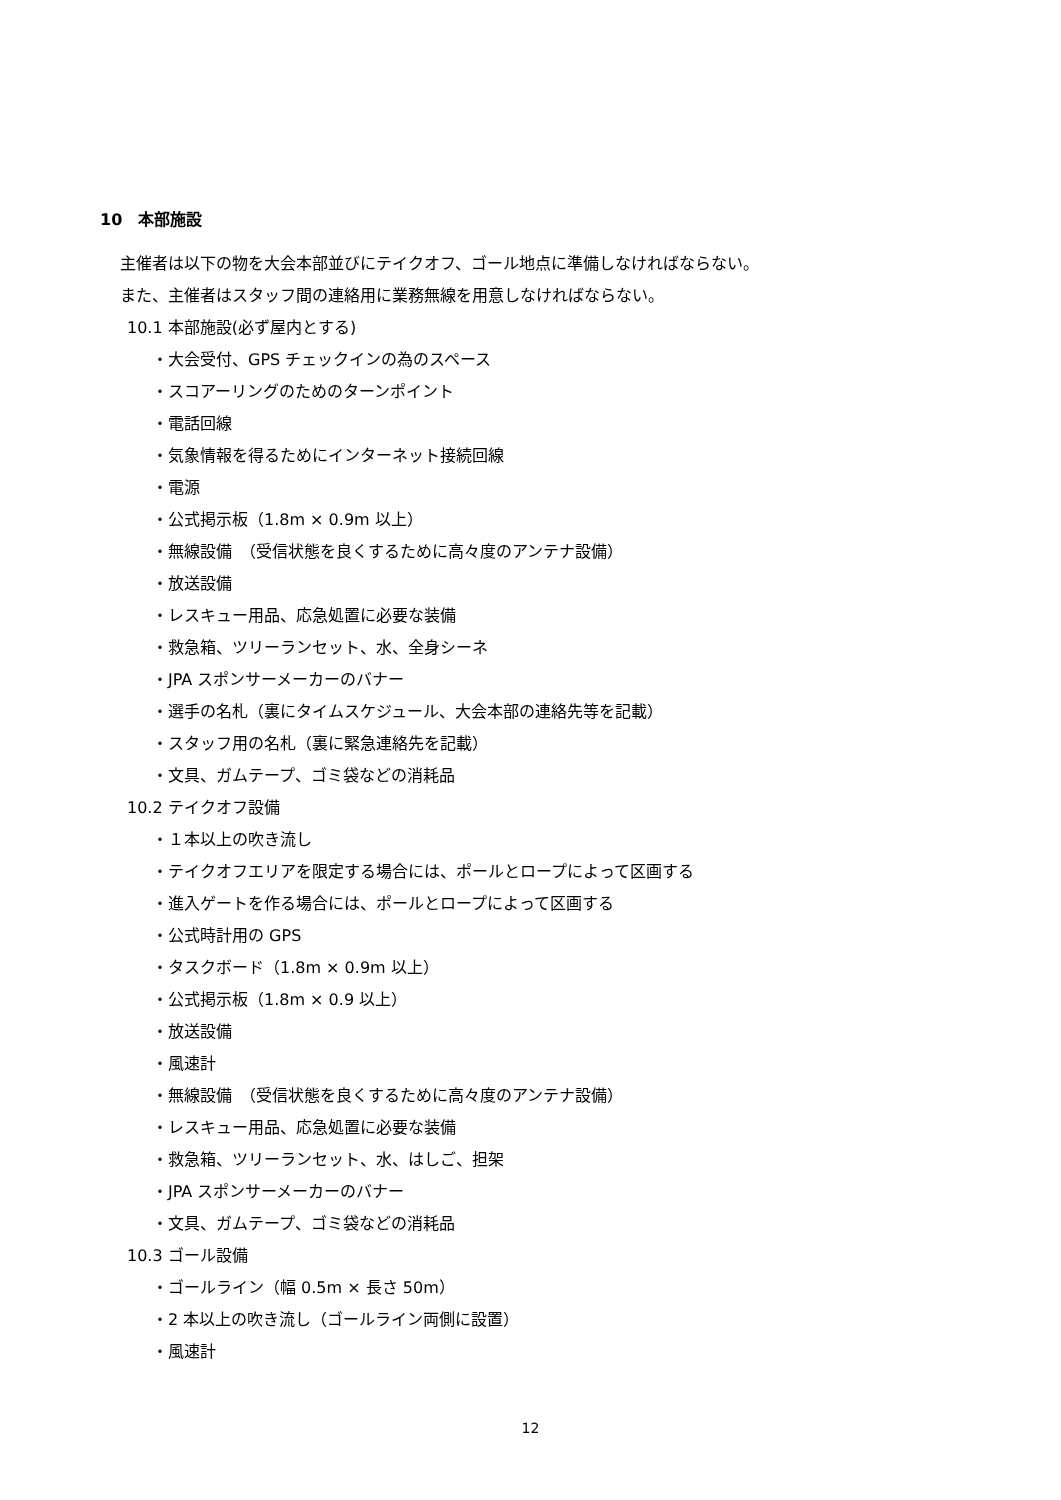10　本部施設
主催者は以下の物を大会本部並びにテイクオフ、ゴール地点に準備しなければならない。
また、主催者はスタッフ間の連絡用に業務無線を用意しなければならない。
10.1 本部施設(必ず屋内とする)
・大会受付、GPS チェックインの為のスペース
・スコアーリングのためのターンポイント
・電話回線
・気象情報を得るためにインターネット接続回線
・電源
・公式掲示板（1.8m × 0.9m 以上）
・無線設備　（受信状態を良くするために高々度のアンテナ設備）
・放送設備
・レスキュー用品、応急処置に必要な装備
・救急箱、ツリーランセット、水、全身シーネ
・JPA スポンサーメーカーのバナー
・選手の名札（裏にタイムスケジュール、大会本部の連絡先等を記載）
・スタッフ用の名札（裏に緊急連絡先を記載）
・文具、ガムテープ、ゴミ袋などの消耗品
10.2 テイクオフ設備
・１本以上の吹き流し
・テイクオフエリアを限定する場合には、ポールとロープによって区画する
・進入ゲートを作る場合には、ポールとロープによって区画する
・公式時計用の GPS
・タスクボード（1.8m × 0.9m 以上）
・公式掲示板（1.8m × 0.9 以上）
・放送設備
・風速計
・無線設備　（受信状態を良くするために高々度のアンテナ設備）
・レスキュー用品、応急処置に必要な装備
・救急箱、ツリーランセット、水、はしご、担架
・JPA スポンサーメーカーのバナー
・文具、ガムテープ、ゴミ袋などの消耗品
10.3 ゴール設備
・ゴールライン（幅 0.5m × 長さ 50m）
・2 本以上の吹き流し（ゴールライン両側に設置）
・風速計
12